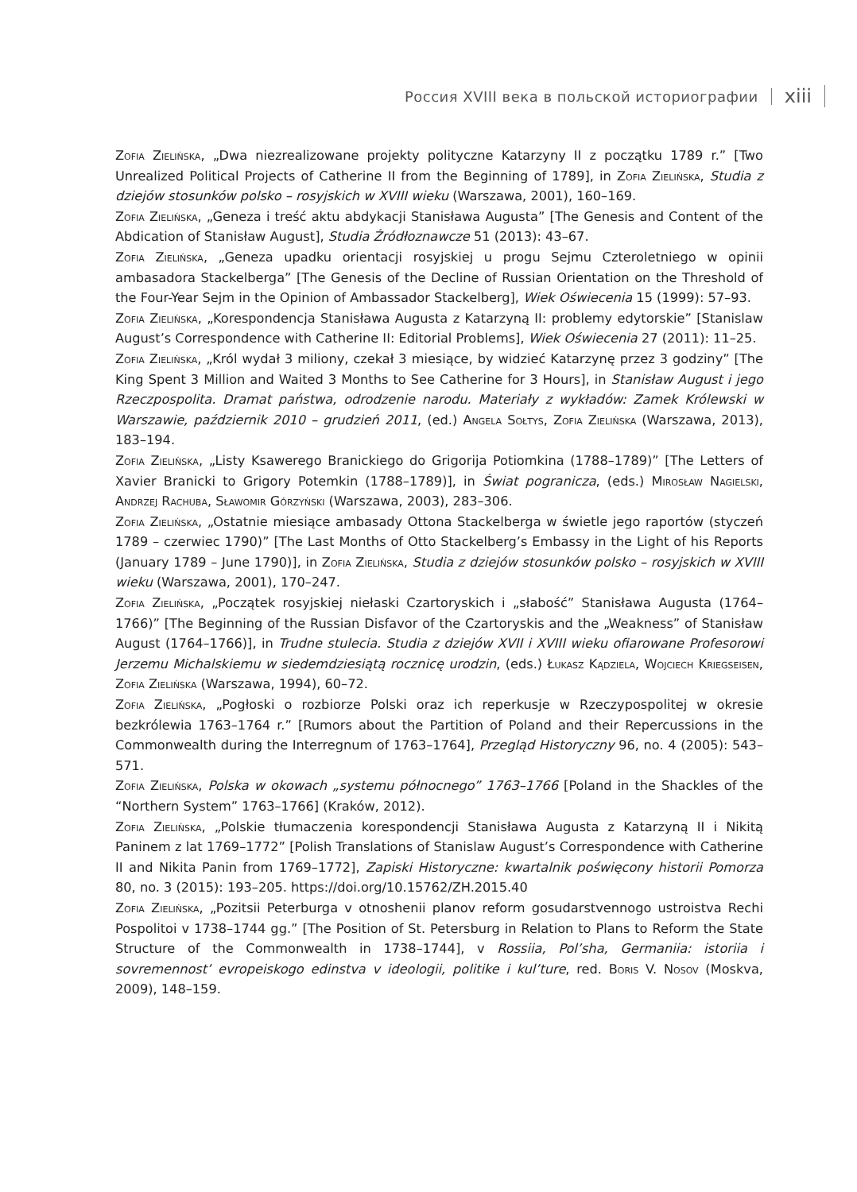Россия XVIII века в польской историографии xiii
Zofia Zielińska, „Dwa niezrealizowane projekty polityczne Katarzyny II z początku 1789 r.” [Two Unrealized Political Projects of Catherine II from the Beginning of 1789], in Zofia Zielińska, Studia z dziejów stosunków polsko – rosyjskich w XVIII wieku (Warszawa, 2001), 160–169.
Zofia Zielińska, „Geneza i treść aktu abdykacji Stanisława Augusta” [The Genesis and Content of the Abdication of Stanisław August], Studia Źródłoznawcze 51 (2013): 43–67.
Zofia Zielińska, „Geneza upadku orientacji rosyjskiej u progu Sejmu Czteroletniego w opinii ambasadora Stackelberga” [The Genesis of the Decline of Russian Orientation on the Threshold of the Four-Year Sejm in the Opinion of Ambassador Stackelberg], Wiek Oświecenia 15 (1999): 57–93.
Zofia Zielińska, „Korespondencja Stanisława Augusta z Katarzyną II: problemy edytorskie” [Stanislaw August’s Correspondence with Catherine II: Editorial Problems], Wiek Oświecenia 27 (2011): 11–25.
Zofia Zielińska, „Król wydał 3 miliony, czekał 3 miesiące, by widzieć Katarzynę przez 3 godziny” [The King Spent 3 Million and Waited 3 Months to See Catherine for 3 Hours], in Stanisław August i jego Rzeczpospolita. Dramat państwa, odrodzenie narodu. Materiały z wykładów: Zamek Królewski w Warszawie, październik 2010 – grudzień 2011, (ed.) Angela Sołtys, Zofia Zielińska (Warszawa, 2013), 183–194.
Zofia Zielińska, „Listy Ksawerego Branickiego do Grigorija Potiomkina (1788–1789)” [The Letters of Xavier Branicki to Grigory Potemkin (1788–1789)], in Świat pogranicza, (eds.) Mirosław Nagielski, Andrzej Rachuba, Sławomir Górzyński (Warszawa, 2003), 283–306.
Zofia Zielińska, „Ostatnie miesiące ambasady Ottona Stackelberga w świetle jego raportów (styczeń 1789 – czerwiec 1790)” [The Last Months of Otto Stackelberg’s Embassy in the Light of his Reports (January 1789 – June 1790)], in Zofia Zielińska, Studia z dziejów stosunków polsko – rosyjskich w XVIII wieku (Warszawa, 2001), 170–247.
Zofia Zielińska, „Początek rosyjskiej niełaski Czartoryskich i „słabość” Stanisława Augusta (1764–1766)” [The Beginning of the Russian Disfavor of the Czartoryskis and the „Weakness” of Stanisław August (1764–1766)], in Trudne stulecia. Studia z dziejów XVII i XVIII wieku ofiarowane Profesorowi Jerzemu Michalskiemu w siedemdziesiątą rocznicę urodzin, (eds.) Łukasz Kądziela, Wojciech Kriegseisen, Zofia Zielińska (Warszawa, 1994), 60–72.
Zofia Zielińska, „Pogłoski o rozbiorze Polski oraz ich reperkusje w Rzeczypospolitej w okresie bezkrólewia 1763–1764 r.” [Rumors about the Partition of Poland and their Repercussions in the Commonwealth during the Interregnum of 1763–1764], Przegląd Historyczny 96, no. 4 (2005): 543–571.
Zofia Zielińska, Polska w okowach „systemu północnego” 1763–1766 [Poland in the Shackles of the “Northern System” 1763–1766] (Kraków, 2012).
Zofia Zielińska, „Polskie tłumaczenia korespondencji Stanisława Augusta z Katarzyną II i Nikitą Paninem z lat 1769–1772” [Polish Translations of Stanislaw August’s Correspondence with Catherine II and Nikita Panin from 1769–1772], Zapiski Historyczne: kwartalnik poświęcony historii Pomorza 80, no. 3 (2015): 193–205. https://doi.org/10.15762/ZH.2015.40
Zofia Zielińska, „Pozitsii Peterburga v otnoshenii planov reform gosudarstvennogo ustroistva Rechi Pospolitoi v 1738–1744 gg.” [The Position of St. Petersburg in Relation to Plans to Reform the State Structure of the Commonwealth in 1738–1744], v Rossiia, Pol’sha, Germaniia: istoriia i sovremennost’ evropeiskogo edinstva v ideologii, politike i kul’ture, red. Boris V. Nosov (Moskva, 2009), 148–159.